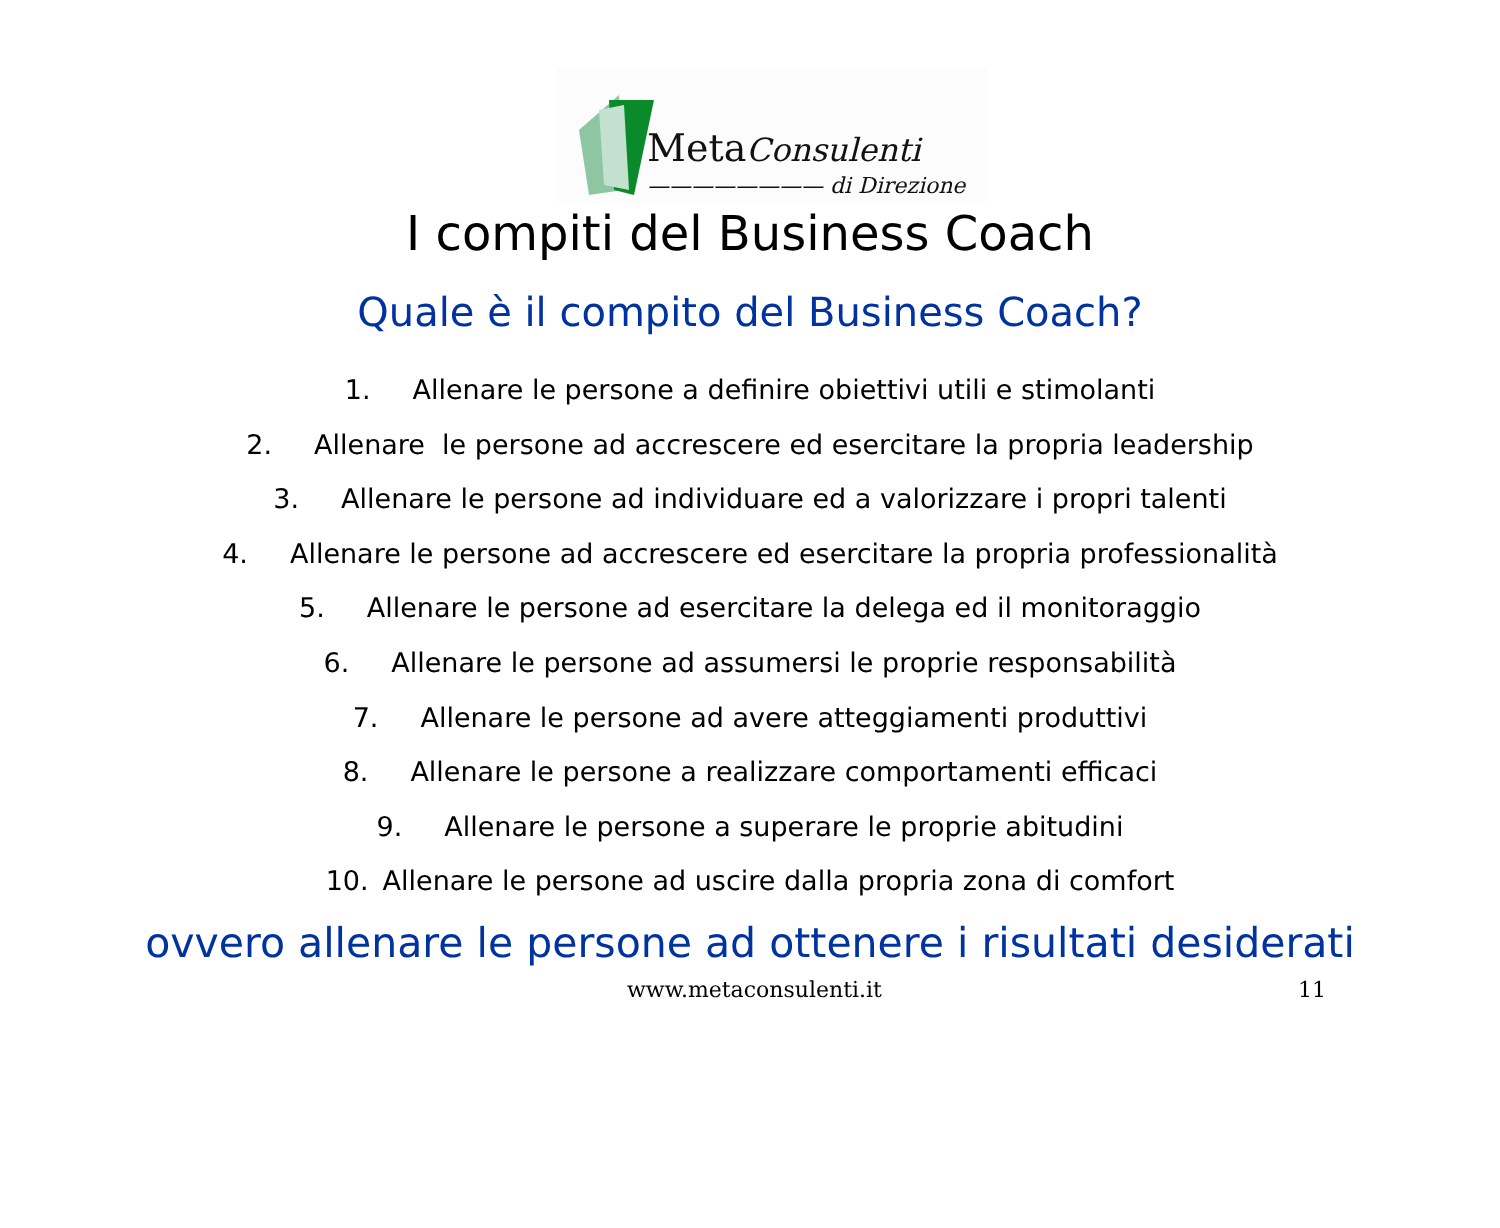MetaConsulenti
———————— di Direzione
I compiti del Business Coach
Quale è il compito del Business Coach?
1. Allenare le persone a definire obiettivi utili e stimolanti
2. Allenare le persone ad accrescere ed esercitare la propria leadership
3. Allenare le persone ad individuare ed a valorizzare i propri talenti
4. Allenare le persone ad accrescere ed esercitare la propria professionalità
5. Allenare le persone ad esercitare la delega ed il monitoraggio
6. Allenare le persone ad assumersi le proprie responsabilità
7. Allenare le persone ad avere atteggiamenti produttivi
8. Allenare le persone a realizzare comportamenti efficaci
9. Allenare le persone a superare le proprie abitudini
10. Allenare le persone ad uscire dalla propria zona di comfort
ovvero allenare le persone ad ottenere i risultati desiderati
www.metaconsulenti.it 11